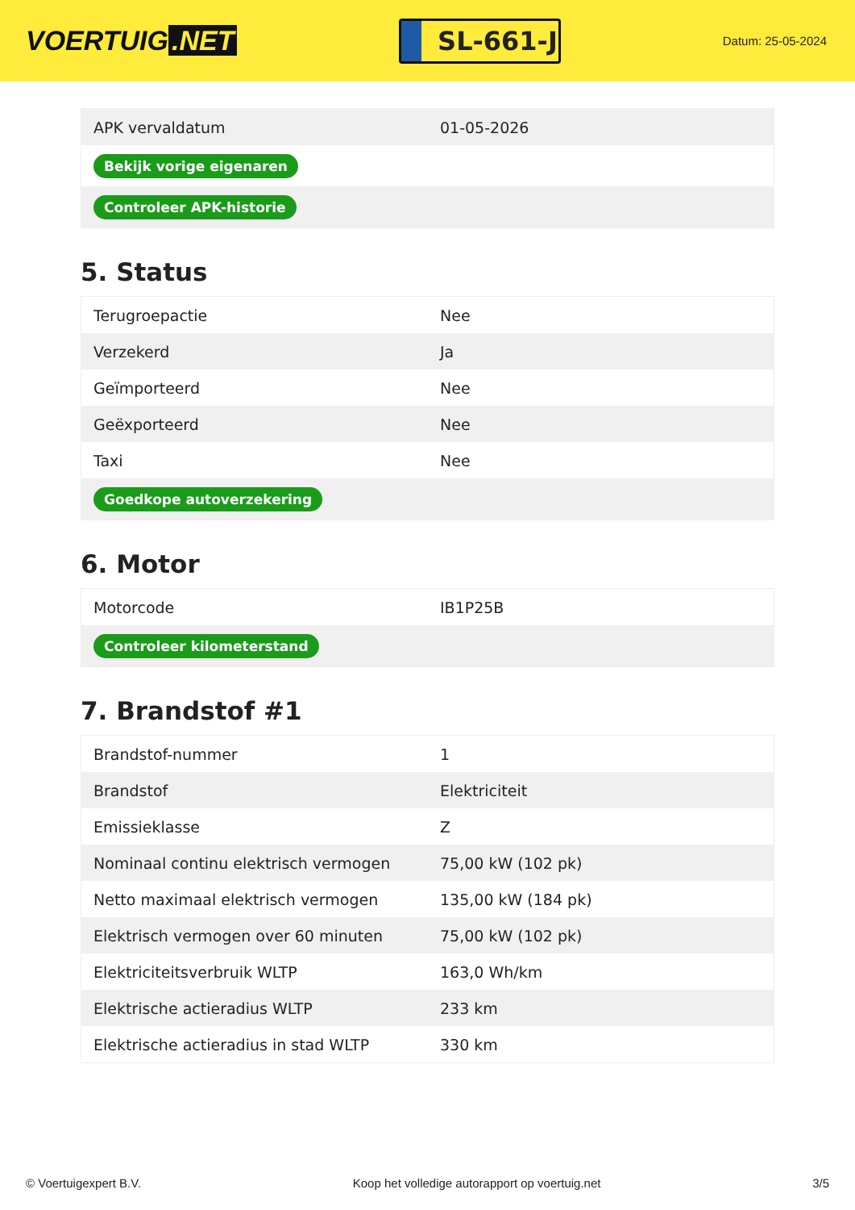VOERTUIG.NET
SL-661-J
Datum: 25-05-2024
| APK vervaldatum | 01-05-2026 |
| Bekijk vorige eigenaren | |
| Controleer APK-historie | |
5. Status
| Terugroepactie | Nee |
| Verzekerd | Ja |
| Geïmporteerd | Nee |
| Geëxporteerd | Nee |
| Taxi | Nee |
| Goedkope autoverzekering | |
6. Motor
| Motorcode | IB1P25B |
| Controleer kilometerstand | |
7. Brandstof #1
| Brandstof-nummer | 1 |
| Brandstof | Elektriciteit |
| Emissieklasse | Z |
| Nominaal continu elektrisch vermogen | 75,00 kW (102 pk) |
| Netto maximaal elektrisch vermogen | 135,00 kW (184 pk) |
| Elektrisch vermogen over 60 minuten | 75,00 kW (102 pk) |
| Elektriciteitsverbruik WLTP | 163,0 Wh/km |
| Elektrische actieradius WLTP | 233 km |
| Elektrische actieradius in stad WLTP | 330 km |
© Voertuigexpert B.V. Koop het volledige autorapport op voertuig.net 3/5